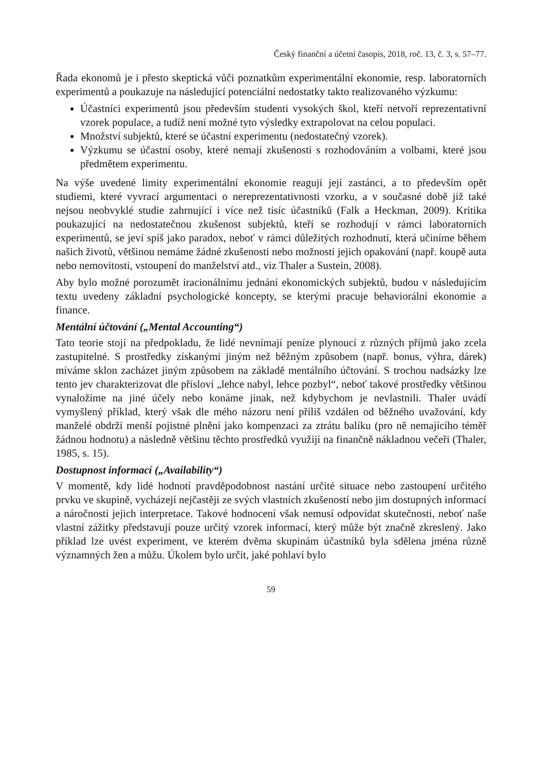Český finanční a účetní časopis, 2018, roč. 13, č. 3, s. 57–77.
Řada ekonomů je i přesto skeptická vůči poznatkům experimentální ekonomie, resp. laboratorních experimentů a poukazuje na následující potenciální nedostatky takto realizovaného výzkumu:
Účastníci experimentů jsou především studenti vysokých škol, kteří netvoří reprezentativní vzorek populace, a tudíž není možné tyto výsledky extrapolovat na celou populaci.
Množství subjektů, které se účastní experimentu (nedostatečný vzorek).
Výzkumu se účastní osoby, které nemají zkušenosti s rozhodováním a volbami, které jsou předmětem experimentu.
Na výše uvedené limity experimentální ekonomie reagují její zastánci, a to především opět studiemi, které vyvrací argumentaci o nereprezentativnosti vzorku, a v současné době již také nejsou neobvyklé studie zahrnující i více než tisíc účastníků (Falk a Heckman, 2009). Kritika poukazující na nedostatečnou zkušenost subjektů, kteří se rozhodují v rámci laboratorních experimentů, se jeví spíš jako paradox, neboť v rámci důležitých rozhodnutí, která učiníme během našich životů, většinou nemáme žádné zkušenosti nebo možnosti jejich opakování (např. koupě auta nebo nemovitosti, vstoupení do manželství atd., viz Thaler a Sustein, 2008).
Aby bylo možné porozumět iracionálnímu jednání ekonomických subjektů, budou v následujícím textu uvedeny základní psychologické koncepty, se kterými pracuje behaviorální ekonomie a finance.
Mentální účtování („Mental Accounting“)
Tato teorie stojí na předpokladu, že lidé nevnímají peníze plynoucí z různých příjmů jako zcela zastupitelné. S prostředky získanými jiným než běžným způsobem (např. bonus, výhra, dárek) míváme sklon zacházet jiným způsobem na základě mentálního účtování. S trochou nadsázky lze tento jev charakterizovat dle přísloví „lehce nabyl, lehce pozbyl“, neboť takové prostředky většinou vynaložíme na jiné účely nebo konáme jinak, než kdybychom je nevlastnili. Thaler uvádí vymyšlený příklad, který však dle mého názoru není příliš vzdálen od běžného uvažování, kdy manželé obdrží menší pojistné plnění jako kompenzaci za ztrátu balíku (pro ně nemajícího téměř žádnou hodnotu) a následně většinu těchto prostředků využijí na finančně nákladnou večeři (Thaler, 1985, s. 15).
Dostupnost informací („Availability“)
V momentě, kdy lidé hodnotí pravděpodobnost nastání určité situace nebo zastoupení určitého prvku ve skupině, vycházejí nejčastěji ze svých vlastních zkušeností nebo jim dostupných informací a náročnosti jejich interpretace. Takové hodnocení však nemusí odpovídat skutečnosti, neboť naše vlastní zážitky představují pouze určitý vzorek informací, který může být značně zkreslený. Jako příklad lze uvést experiment, ve kterém dvěma skupinám účastníků byla sdělena jména různě významných žen a můžu. Úkolem bylo určit, jaké pohlaví bylo
59